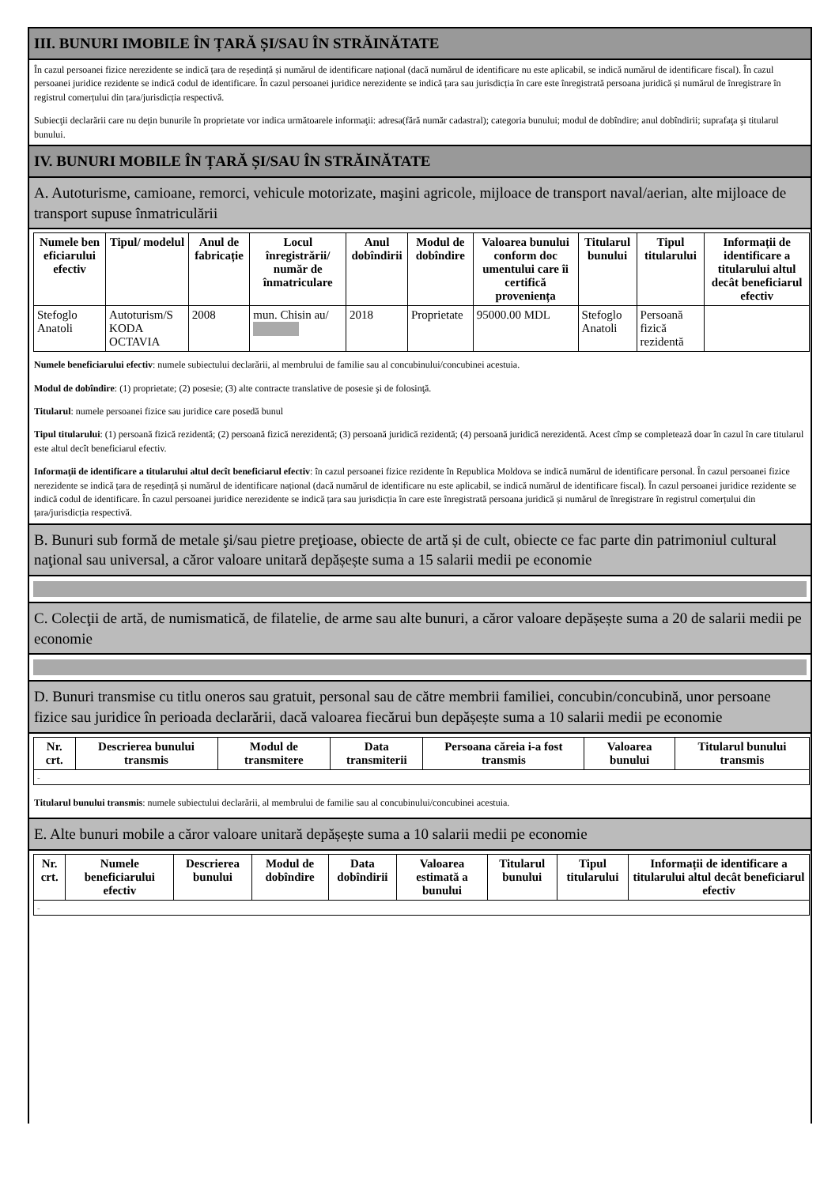III. BUNURI IMOBILE ÎN ȚARĂ ȘI/SAU ÎN STRĂINĂTATE
În cazul persoanei fizice nerezidente se indică țara de reședință și numărul de identificare național (dacă numărul de identificare nu este aplicabil, se indică numărul de identificare fiscal). În cazul persoanei juridice rezidente se indică codul de identificare. În cazul persoanei juridice nerezidente se indică țara sau jurisdicția în care este înregistrată persoana juridică și numărul de înregistrare în registrul comerțului din țara/jurisdicția respectivă.
Subiecţii declarării care nu deţin bunurile în proprietate vor indica următoarele informaţii: adresa(fără număr cadastral); categoria bunului; modul de dobîndire; anul dobîndirii; suprafaţa şi titularul bunului.
IV. BUNURI MOBILE ÎN ȚARĂ ȘI/SAU ÎN STRĂINĂTATE
A. Autoturisme, camioane, remorci, vehicule motorizate, maşini agricole, mijloace de transport naval/aerian, alte mijloace de transport supuse înmatriculării
| Numele ben eficiarului efectiv | Tipul/ modelul | Anul de fabricație | Locul înregistrării/ număr de înmatriculare | Anul dobîndirii | Modul de dobîndire | Valoarea bunului conform doc umentului care îi certifică proveniența | Titularul bunului | Tipul titularului | Informații de identificare a titularului altul decât beneficiarul efectiv |
| --- | --- | --- | --- | --- | --- | --- | --- | --- | --- |
| Stefoglo Anatoli | Autoturism/S KODA OCTAVIA | 2008 | mun. Chisin au/ | 2018 | Proprietate | 95000.00 MDL | Stefoglo Anatoli | Persoană fizică rezidentă | |
Numele beneficiarului efectiv: numele subiectului declarării, al membrului de familie sau al concubinului/concubinei acestuia.
Modul de dobîndire: (1) proprietate; (2) posesie; (3) alte contracte translative de posesie şi de folosinţă.
Titularul: numele persoanei fizice sau juridice care posedă bunul
Tipul titularului: (1) persoană fizică rezidentă; (2) persoană fizică nerezidentă; (3) persoană juridică rezidentă; (4) persoană juridică nerezidentă. Acest cîmp se completează doar în cazul în care titularul este altul decît beneficiarul efectiv.
Informaţii de identificare a titularului altul decît beneficiarul efectiv: în cazul persoanei fizice rezidente în Republica Moldova se indică numărul de identificare personal. În cazul persoanei fizice nerezidente se indică țara de reședință și numărul de identificare național (dacă numărul de identificare nu este aplicabil, se indică numărul de identificare fiscal). În cazul persoanei juridice rezidente se indică codul de identificare. În cazul persoanei juridice nerezidente se indică țara sau jurisdicția în care este înregistrată persoana juridică și numărul de înregistrare în registrul comerțului din țara/jurisdicția respectivă.
B. Bunuri sub formă de metale şi/sau pietre preţioase, obiecte de artă și de cult, obiecte ce fac parte din patrimoniul cultural naţional sau universal, a căror valoare unitară depășește suma a 15 salarii medii pe economie
C. Colecţii de artă, de numismatică, de filatelie, de arme sau alte bunuri, a căror valoare depășește suma a 20 de salarii medii pe economie
D. Bunuri transmise cu titlu oneros sau gratuit, personal sau de către membrii familiei, concubin/concubină, unor persoane fizice sau juridice în perioada declarării, dacă valoarea fiecărui bun depășește suma a 10 salarii medii pe economie
| Nr. crt. | Descrierea bunului transmis | Modul de transmitere | Data transmiterii | Persoana căreia i-a fost transmis | Valoarea bunului | Titularul bunului transmis |
| --- | --- | --- | --- | --- | --- | --- |
| - | | | | | | |
Titularul bunului transmis: numele subiectului declarării, al membrului de familie sau al concubinului/concubinei acestuia.
E. Alte bunuri mobile a căror valoare unitară depășește suma a 10 salarii medii pe economie
| Nr. crt. | Numele beneficiarului efectiv | Descrierea bunului | Modul de dobîndire | Data dobîndirii | Valoarea estimată a bunului | Titularul bunului | Tipul titularului | Informații de identificare a titularului altul decât beneficiarul efectiv |
| --- | --- | --- | --- | --- | --- | --- | --- | --- |
| - | | | | | | | | |